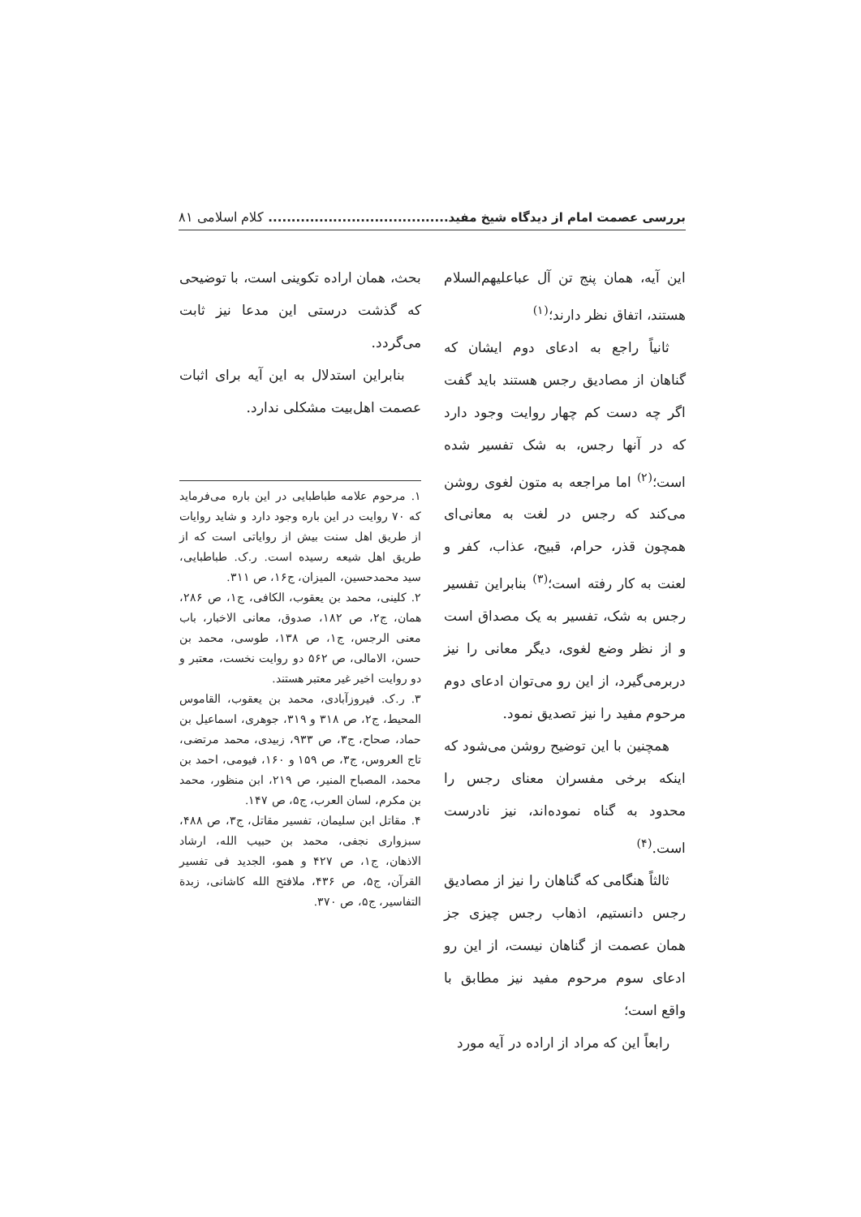بررسی عصمت امام از دیدگاه شیخ مفید....................................... کلام اسلامی ۸۱
این آیه، همان پنج تن آل عباعليهم‌السلام هستند، اتفاق نظر دارند؛<sup>(۱)</sup>
ثانیاً راجع به ادعای دوم ایشان که گناهان از مصادیق رجس هستند باید گفت اگر چه دست کم چهار روایت وجود دارد که در آنها رجس، به شک تفسیر شده است؛<sup>(۲)</sup> اما مراجعه به متون لغوی روشن می‌کند که رجس در لغت به معانی‌ای همچون قذر، حرام، قبیح، عذاب، کفر و لعنت به کار رفته است؛<sup>(۳)</sup> بنابراین تفسیر رجس به شک، تفسیر به یک مصداق است و از نظر وضع لغوی، دیگر معانی را نیز دربرمی‌گیرد، از این رو می‌توان ادعای دوم مرحوم مفید را نیز تصدیق نمود.
همچنین با این توضیح روشن می‌شود که اینکه برخی مفسران معنای رجس را محدود به گناه نموده‌اند، نیز نادرست است.<sup>(۴)</sup>
ثالثاً هنگامی که گناهان را نیز از مصادیق رجس دانستیم، اذهاب رجس چیزی جز همان عصمت از گناهان نیست، از این رو ادعای سوم مرحوم مفید نیز مطابق با واقع است؛
رابعاً این که مراد از اراده در آیه مورد
بحث، همان اراده تکوینی است، با توضیحی که گذشت درستی این مدعا نیز ثابت می‌گردد.
بنابراین استدلال به این آیه برای اثبات عصمت اهل‌بیت مشکلی ندارد.
۱. مرحوم علامه طباطبایی در این باره می‌فرماید که ۷۰ روایت در این باره وجود دارد و شاید روایات از طریق اهل سنت بیش از روایاتی است که از طریق اهل شیعه رسیده است. ر.ک. طباطبایی، سید محمدحسین، المیزان، ج۱۶، ص ۳۱۱.
۲. کلینی، محمد بن یعقوب، الکافی، ج۱، ص ۲۸۶، همان، ج۲، ص ۱۸۲، صدوق، معانی الاخبار، باب معنی الرجس، ج۱، ص ۱۳۸، طوسی، محمد بن حسن، الامالی، ص ۵۶۲ دو روایت نخست، معتبر و دو روایت اخیر غیر معتبر هستند.
۳. ر.ک. فیروزآبادی، محمد بن یعقوب، القاموس المحیط، ج۲، ص ۳۱۸ و ۳۱۹، جوهری، اسماعیل بن حماد، صحاح، ج۳، ص ۹۳۳، زبیدی، محمد مرتضی، تاج العروس، ج۳، ص ۱۵۹ و ۱۶۰، فیومی، احمد بن محمد، المصباح المنیر، ص ۲۱۹، ابن منظور، محمد بن مکرم، لسان العرب، ج۵، ص ۱۴۷.
۴. مقاتل ابن سلیمان، تفسیر مقاتل، ج۳، ص ۴۸۸، سبزواری نجفی، محمد بن حبیب الله، ارشاد الاذهان، ج۱، ص ۴۲۷ و همو، الجدید فی تفسیر القرآن، ج۵، ص ۴۳۶، ملافتح الله کاشانی، زبدة التفاسیر، ج۵، ص ۳۷۰.